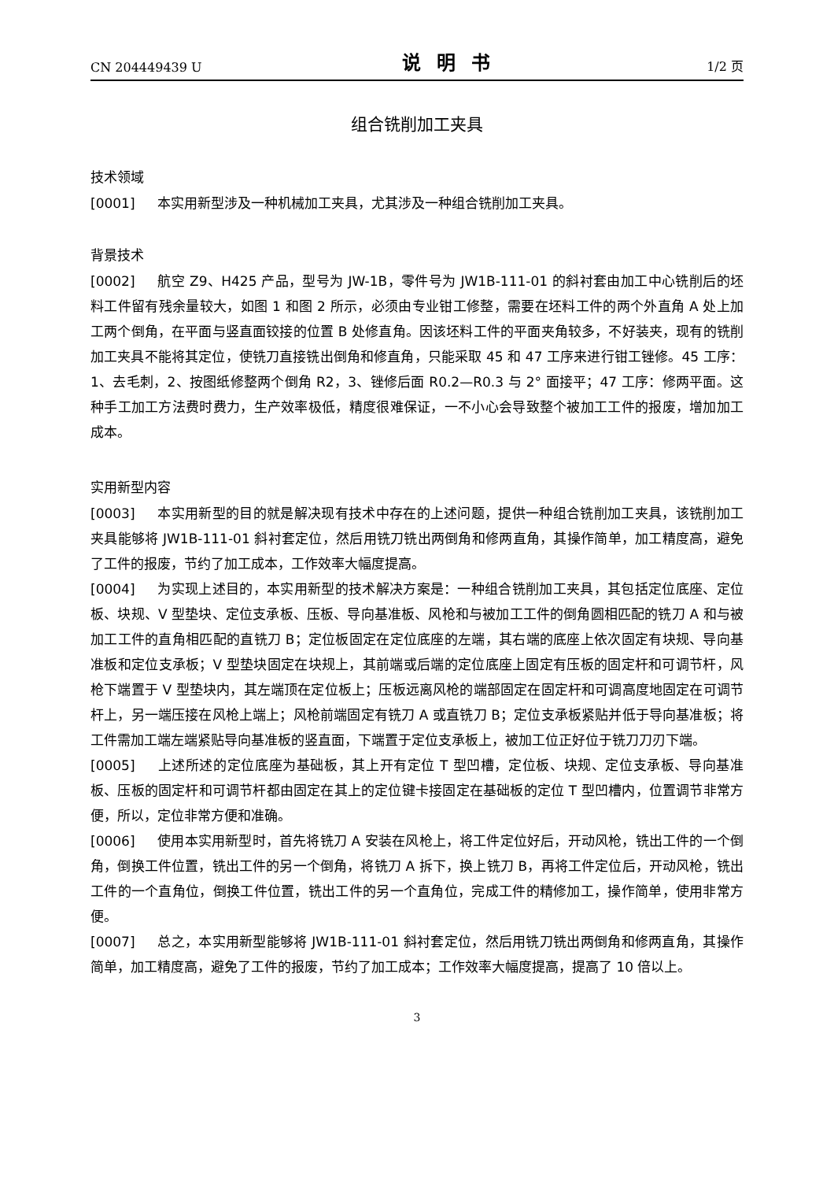CN 204449439 U 说明书 1/2 页
组合铣削加工夹具
技术领域
[0001] 本实用新型涉及一种机械加工夹具，尤其涉及一种组合铣削加工夹具。
背景技术
[0002] 航空 Z9、H425 产品，型号为 JW-1B，零件号为 JW1B-111-01 的斜衬套由加工中心铣削后的坯料工件留有残余量较大，如图 1 和图 2 所示，必须由专业钳工修整，需要在坯料工件的两个外直角 A 处上加工两个倒角，在平面与竖直面铰接的位置 B 处修直角。因该坯料工件的平面夹角较多，不好装夹，现有的铣削加工夹具不能将其定位，使铣刀直接铣出倒角和修直角，只能采取 45 和 47 工序来进行钳工锉修。45 工序：1、去毛刺，2、按图纸修整两个倒角 R2，3、锉修后面 R0.2—R0.3 与 2° 面接平；47 工序：修两平面。这种手工加工方法费时费力，生产效率极低，精度很难保证，一不小心会导致整个被加工工件的报废，增加加工成本。
实用新型内容
[0003] 本实用新型的目的就是解决现有技术中存在的上述问题，提供一种组合铣削加工夹具，该铣削加工夹具能够将 JW1B-111-01 斜衬套定位，然后用铣刀铣出两倒角和修两直角，其操作简单，加工精度高，避免了工件的报废，节约了加工成本，工作效率大幅度提高。
[0004] 为实现上述目的，本实用新型的技术解决方案是：一种组合铣削加工夹具，其包括定位底座、定位板、块规、V 型垫块、定位支承板、压板、导向基准板、风枪和与被加工工件的倒角圆相匹配的铣刀 A 和与被加工工件的直角相匹配的直铣刀 B；定位板固定在定位底座的左端，其右端的底座上依次固定有块规、导向基准板和定位支承板；V 型垫块固定在块规上，其前端或后端的定位底座上固定有压板的固定杆和可调节杆，风枪下端置于 V 型垫块内，其左端顶在定位板上；压板远离风枪的端部固定在固定杆和可调高度地固定在可调节杆上，另一端压接在风枪上端上；风枪前端固定有铣刀 A 或直铣刀 B；定位支承板紧贴并低于导向基准板；将工件需加工端左端紧贴导向基准板的竖直面，下端置于定位支承板上，被加工位正好位于铣刀刀刃下端。
[0005] 上述所述的定位底座为基础板，其上开有定位 T 型凹槽，定位板、块规、定位支承板、导向基准板、压板的固定杆和可调节杆都由固定在其上的定位键卡接固定在基础板的定位 T 型凹槽内，位置调节非常方便，所以，定位非常方便和准确。
[0006] 使用本实用新型时，首先将铣刀 A 安装在风枪上，将工件定位好后，开动风枪，铣出工件的一个倒角，倒换工件位置，铣出工件的另一个倒角，将铣刀 A 拆下，换上铣刀 B，再将工件定位后，开动风枪，铣出工件的一个直角位，倒换工件位置，铣出工件的另一个直角位，完成工件的精修加工，操作简单，使用非常方便。
[0007] 总之，本实用新型能够将 JW1B-111-01 斜衬套定位，然后用铣刀铣出两倒角和修两直角，其操作简单，加工精度高，避免了工件的报废，节约了加工成本；工作效率大幅度提高，提高了 10 倍以上。
3